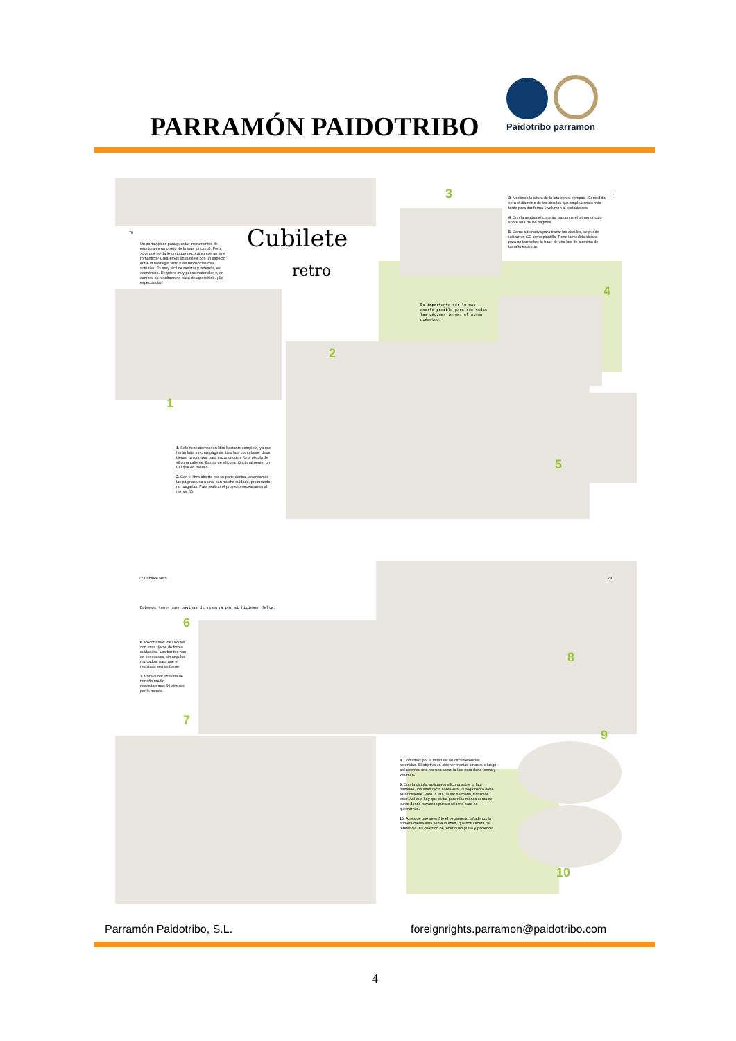PARRAMÓN PAIDOTRIBO
Paidotribo parramon
70
Un portalápices para guardar instrumentos de escritura es un objeto de lo más funcional. Pero, ¿por qué no darle un toque decorativo con un aire romántico? Crearemos un cubilete con un aspecto entre la nostalgia retro y las tendencias más actuales. Es muy fácil de realizar y, además, es económico. Requiere muy pocos materiales y, en cambio, su resultado no pasa desapercibido. ¡Es espectacular!
Cubilete
retro
1
1. Solo necesitamos: un libro bastante completo, ya que harán falta muchas páginas. Una lata como base. Unas tijeras. Un compás para trazar círculos. Una pistola de silicona caliente. Barras de silicona. Opcionalmente, un CD que en desuso.
2. Con el libro abierto por su parte central, arrancamos las páginas una a una, con mucho cuidado, procurando no rasgarlas. Para realizar el proyecto necesitamos al menos 60.
2
3
3. Medimos la altura de la lata con el compás. Su medida será el diámetro de los círculos que emplearemos más tarde para dar forma y volumen al portalápices.
4. Con la ayuda del compás, trazamos el primer círculo sobre una de las páginas.
5. Como alternativa para trazar los círculos, se puede utilizar un CD como plantilla. Tiene la medida idónea para aplicar sobre la base de una lata de aluminio de tamaño estándar.
71
Es importante ser lo más exacto posible para que todas las páginas tengan el mismo diámetro.
4
5
72 Cubilete retro 73
Debemos tener más páginas de reserva por si hiciesen falta.
6
6. Recortamos los círculos con unas tijeras de forma cuidadosa. Los bordes han de ser suaves, sin ángulos marcados, para que el resultado sea uniforme.
7. Para cubrir una lata de tamaño medio, necesitaremos 60 círculos por lo menos.
7
8
8. Doblamos por la mitad las 60 circunferencias obtenidas. El objetivo es obtener medias lunas que luego aplicaremos una por una sobre la lata para darle forma y volumen.
9. Con la pistola, aplicamos silicona sobre la lata trazando una línea recta sobre ella. El pegamento debe estar caliente. Pero la lata, al ser de metal, transmite calor. Así que hay que evitar poner las manos cerca del punto donde hayamos puesto silicona para no quemarnos.
10. Antes de que se enfríe el pegamento, añadimos la primera media luna sobre la línea, que nos servirá de referencia. Es cuestión de tener buen pulso y paciencia.
9
10
Parramón Paidotribo, S.L.
foreignrights.parramon@paidotribo.com
4